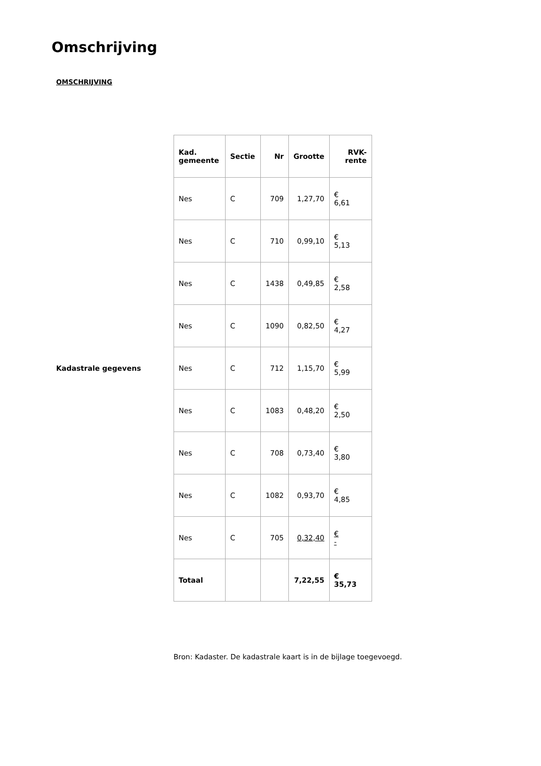Omschrijving
OMSCHRIJVING
Kadastrale gegevens
| Kad. gemeente | Sectie | Nr | Grootte | RVK- rente |
| --- | --- | --- | --- | --- |
| Nes | C | 709 | 1,27,70 | € 6,61 |
| Nes | C | 710 | 0,99,10 | € 5,13 |
| Nes | C | 1438 | 0,49,85 | € 2,58 |
| Nes | C | 1090 | 0,82,50 | € 4,27 |
| Nes | C | 712 | 1,15,70 | € 5,99 |
| Nes | C | 1083 | 0,48,20 | € 2,50 |
| Nes | C | 708 | 0,73,40 | € 3,80 |
| Nes | C | 1082 | 0,93,70 | € 4,85 |
| Nes | C | 705 | 0,32,40 | € - |
| Totaal | | | 7,22,55 | € 35,73 |
Bron: Kadaster. De kadastrale kaart is in de bijlage toegevoegd.